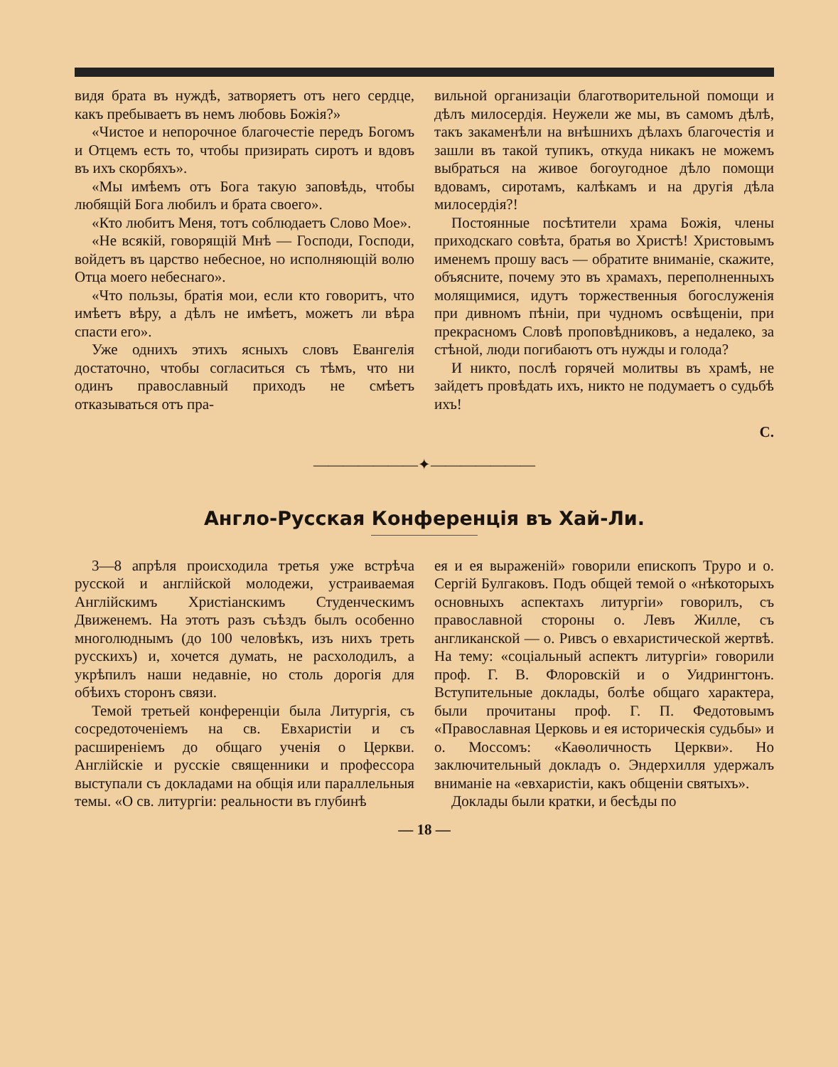видя брата въ нуждѣ, затворяетъ отъ него сердце, какъ пребываетъ въ немъ любовь Божія?»
«Чистое и непорочное благочестіе передъ Богомъ и Отцемъ есть то, чтобы призирать сиротъ и вдовъ въ ихъ скорбяхъ».
«Мы имѣемъ отъ Бога такую заповѣдь, чтобы любящій Бога любилъ и брата своего».
«Кто любитъ Меня, тотъ соблюдаетъ Слово Мое».
«Не всякій, говорящій Мнѣ — Господи, Господи, войдетъ въ царство небесное, но исполняющій волю Отца моего небеснаго».
«Что пользы, братія мои, если кто говоритъ, что имѣетъ вѣру, а дѣлъ не имѣетъ, можетъ ли вѣра спасти его».
Уже однихъ этихъ ясныхъ словъ Евангелія достаточно, чтобы согласиться съ тѣмъ, что ни одинъ православный приходъ не смѣетъ отказываться отъ пра-
вильной организаціи благотворительной помощи и дѣлъ милосердія. Неужели же мы, въ самомъ дѣлѣ, такъ закаменѣли на внѣшнихъ дѣлахъ благочестія и зашли въ такой тупикъ, откуда никакъ не можемъ выбраться на живое богоугодное дѣло помощи вдовамъ, сиротамъ, калѣкамъ и на другія дѣла милосердія?!
Постоянные посѣтители храма Божія, члены приходскаго совѣта, братья во Христѣ! Христовымъ именемъ прошу васъ — обратите вниманіе, скажите, объясните, почему это въ храмахъ, переполненныхъ молящимися, идутъ торжественныя богослуженія при дивномъ пѣніи, при чудномъ освѣщеніи, при прекрасномъ Словѣ проповѣдниковъ, а недалеко, за стѣной, люди погибаютъ отъ нужды и голода?
И никто, послѣ горячей молитвы въ храмѣ, не зайдетъ провѣдать ихъ, никто не подумаетъ о судьбѣ ихъ!
С.
———————✦———————
Англо-Русская Конференція въ Хай-Ли.
3—8 апрѣля происходила третья уже встрѣча русской и англійской молодежи, устраиваемая Англійскимъ Христіанскимъ Студенческимъ Движенемъ. На этотъ разъ съѣздъ былъ особенно многолюднымъ (до 100 человѣкъ, изъ нихъ треть русскихъ) и, хочется думать, не расхолодилъ, а укрѣпилъ наши недавніе, но столь дорогія для обѣихъ сторонъ связи.
Темой третьей конференціи была Литургія, съ сосредоточеніемъ на св. Евхаристіи и съ расширеніемъ до общаго ученія о Церкви. Англійскіе и русскіе священники и профессора выступали съ докладами на общія или параллельныя темы. «О св. литургіи: реальности въ глубинѣ
ея и ея выраженій» говорили епископъ Труро и о. Сергій Булгаковъ. Подъ общей темой о «нѣкоторыхъ основныхъ аспектахъ литургіи» говорилъ, съ православной стороны о. Левъ Жилле, съ англиканской — о. Ривсъ о евхаристической жертвѣ. На тему: «соціальный аспектъ литургіи» говорили проф. Г. В. Флоровскій и о Уидрингтонъ. Вступительные доклады, болѣе общаго характера, были прочитаны проф. Г. П. Федотовымъ «Православная Церковь и ея историческія судьбы» и о. Моссомъ: «Каѳоличность Церкви». Но заключительный докладъ о. Эндерхилля удержалъ вниманіе на «евхаристіи, какъ общеніи святыхъ».
Доклады были кратки, и бесѣды по
— 18 —